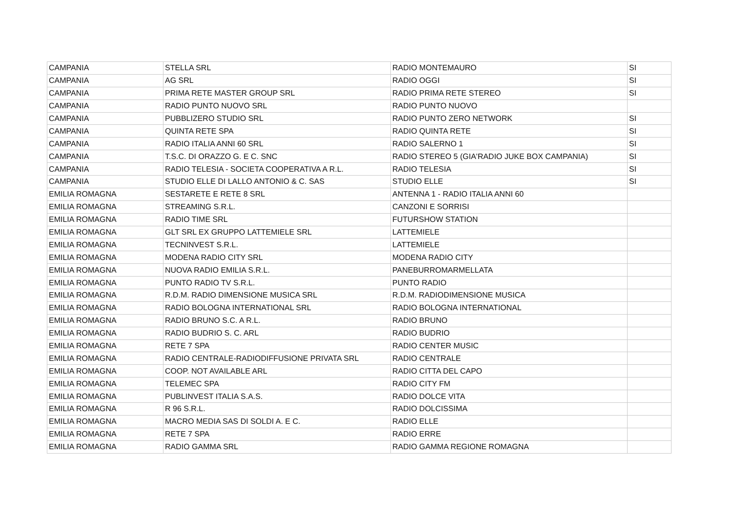| CAMPANIA | STELLA SRL | RADIO MONTEMAURO | SI |
| CAMPANIA | AG SRL | RADIO OGGI | SI |
| CAMPANIA | PRIMA RETE MASTER GROUP SRL | RADIO PRIMA RETE STEREO | SI |
| CAMPANIA | RADIO PUNTO NUOVO SRL | RADIO PUNTO NUOVO | |
| CAMPANIA | PUBBLIZERO STUDIO SRL | RADIO PUNTO ZERO NETWORK | SI |
| CAMPANIA | QUINTA RETE SPA | RADIO QUINTA RETE | SI |
| CAMPANIA | RADIO ITALIA ANNI 60 SRL | RADIO SALERNO 1 | SI |
| CAMPANIA | T.S.C. DI ORAZZO G. E C. SNC | RADIO STEREO 5 (GIA'RADIO JUKE BOX CAMPANIA) | SI |
| CAMPANIA | RADIO TELESIA - SOCIETA COOPERATIVA A R.L. | RADIO TELESIA | SI |
| CAMPANIA | STUDIO ELLE DI LALLO ANTONIO & C. SAS | STUDIO ELLE | SI |
| EMILIA ROMAGNA | SESTARETE E RETE 8 SRL | ANTENNA 1 - RADIO ITALIA ANNI 60 | |
| EMILIA ROMAGNA | STREAMING S.R.L. | CANZONI E SORRISI | |
| EMILIA ROMAGNA | RADIO TIME SRL | FUTURSHOW STATION | |
| EMILIA ROMAGNA | GLT SRL EX GRUPPO LATTEMIELE SRL | LATTEMIELE | |
| EMILIA ROMAGNA | TECNINVEST S.R.L. | LATTEMIELE | |
| EMILIA ROMAGNA | MODENA RADIO CITY SRL | MODENA RADIO CITY | |
| EMILIA ROMAGNA | NUOVA RADIO EMILIA S.R.L. | PANEBURROMARMELLATA | |
| EMILIA ROMAGNA | PUNTO RADIO TV S.R.L. | PUNTO RADIO | |
| EMILIA ROMAGNA | R.D.M. RADIO DIMENSIONE MUSICA SRL | R.D.M. RADIODIMENSIONE MUSICA | |
| EMILIA ROMAGNA | RADIO BOLOGNA INTERNATIONAL SRL | RADIO BOLOGNA INTERNATIONAL | |
| EMILIA ROMAGNA | RADIO BRUNO S.C. A R.L. | RADIO BRUNO | |
| EMILIA ROMAGNA | RADIO BUDRIO S. C. ARL | RADIO BUDRIO | |
| EMILIA ROMAGNA | RETE 7 SPA | RADIO CENTER MUSIC | |
| EMILIA ROMAGNA | RADIO CENTRALE-RADIODIFFUSIONE PRIVATA SRL | RADIO CENTRALE | |
| EMILIA ROMAGNA | COOP. NOT AVAILABLE ARL | RADIO CITTA DEL CAPO | |
| EMILIA ROMAGNA | TELEMEC SPA | RADIO CITY FM | |
| EMILIA ROMAGNA | PUBLINVEST ITALIA S.A.S. | RADIO DOLCE VITA | |
| EMILIA ROMAGNA | R 96 S.R.L. | RADIO DOLCISSIMA | |
| EMILIA ROMAGNA | MACRO MEDIA SAS DI SOLDI A. E C. | RADIO ELLE | |
| EMILIA ROMAGNA | RETE 7 SPA | RADIO ERRE | |
| EMILIA ROMAGNA | RADIO GAMMA SRL | RADIO GAMMA REGIONE ROMAGNA | |